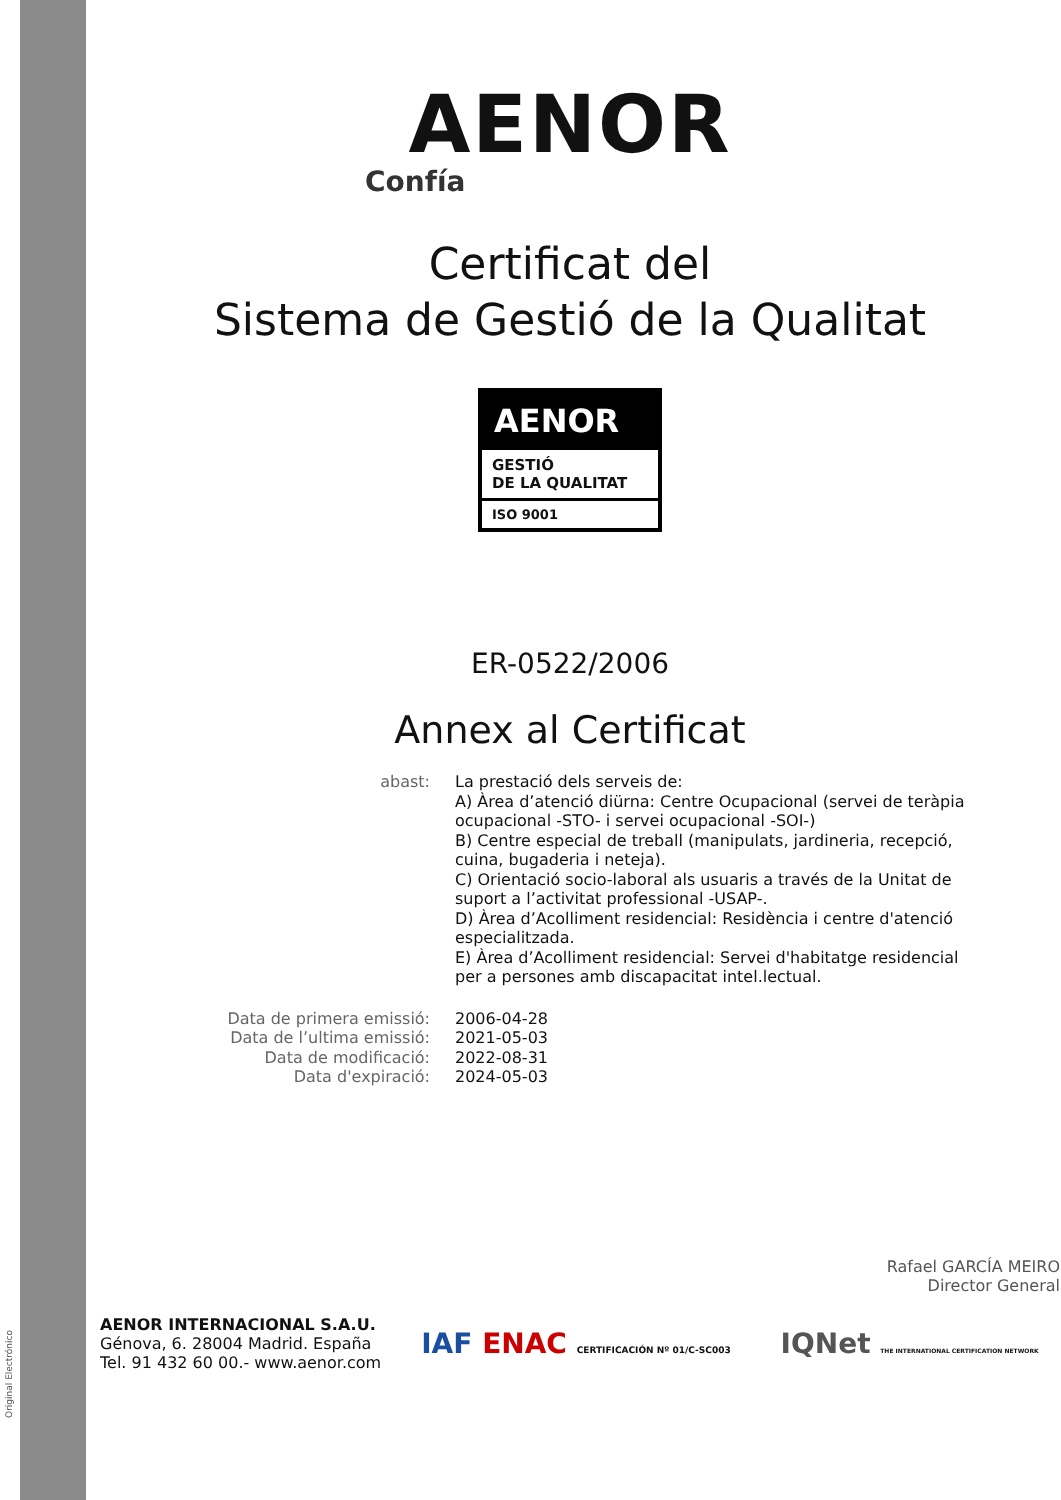Original Electrónico
AENOR
Confía
Certificat del
Sistema de Gestió de la Qualitat
AENOR
GESTIÓ
DE LA QUALITAT
ISO 9001
ER-0522/2006
Annex al Certificat
abast: La prestació dels serveis de:
A) Àrea d’atenció diürna: Centre Ocupacional (servei de teràpia ocupacional -STO- i servei ocupacional -SOI-)
B) Centre especial de treball (manipulats, jardineria, recepció, cuina, bugaderia i neteja).
C) Orientació socio-laboral als usuaris a través de la Unitat de suport a l’activitat professional -USAP-.
D) Àrea d’Acolliment residencial: Residència i centre d'atenció especialitzada.
E) Àrea d’Acolliment residencial: Servei d'habitatge residencial per a persones amb discapacitat intel.lectual.
Data de primera emissió: 2006-04-28
Data de l’ultima emissió: 2021-05-03
Data de modificació: 2022-08-31
Data d'expiració: 2024-05-03
Rafael GARCÍA MEIRO
Director General
AENOR INTERNACIONAL S.A.U.
Génova, 6. 28004 Madrid. España
Tel. 91 432 60 00.- www.aenor.com
IAF ENAC CERTIFICACIÓN Nº 01/C-SC003 IQNet THE INTERNATIONAL CERTIFICATION NETWORK